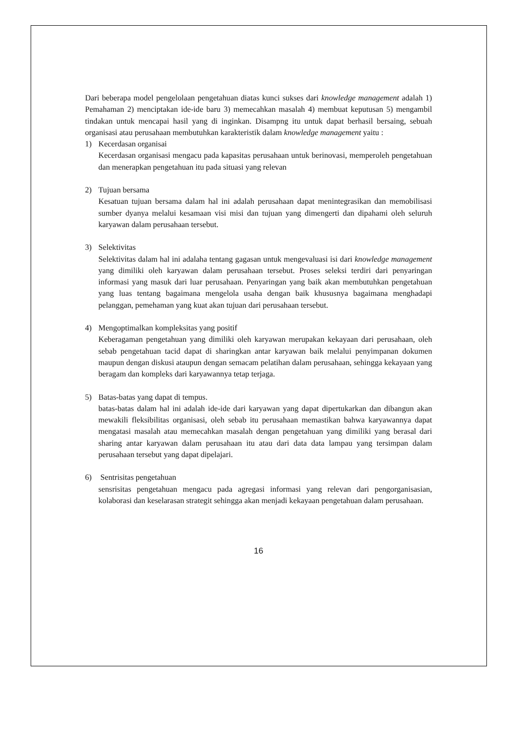Dari beberapa model pengelolaan pengetahuan diatas kunci sukses dari knowledge management adalah 1) Pemahaman 2) menciptakan ide-ide baru 3) memecahkan masalah 4) membuat keputusan 5) mengambil tindakan untuk mencapai hasil yang di inginkan. Disampng itu untuk dapat berhasil bersaing, sebuah organisasi atau perusahaan membutuhkan karakteristik dalam knowledge management yaitu :
1) Kecerdasan organisai
Kecerdasan organisasi mengacu pada kapasitas perusahaan untuk berinovasi, memperoleh pengetahuan dan menerapkan pengetahuan itu pada situasi yang relevan
2) Tujuan bersama
Kesatuan tujuan bersama dalam hal ini adalah perusahaan dapat menintegrasikan dan memobilisasi sumber dyanya melalui kesamaan visi misi dan tujuan yang dimengerti dan dipahami oleh seluruh karyawan dalam perusahaan tersebut.
3) Selektivitas
Selektivitas dalam hal ini adalaha tentang gagasan untuk mengevaluasi isi dari knowledge management yang dimiliki oleh karyawan dalam perusahaan tersebut. Proses seleksi terdiri dari penyaringan informasi yang masuk dari luar perusahaan. Penyaringan yang baik akan membutuhkan pengetahuan yang luas tentang bagaimana mengelola usaha dengan baik khususnya bagaimana menghadapi pelanggan, pemehaman yang kuat akan tujuan dari perusahaan tersebut.
4) Mengoptimalkan kompleksitas yang positif
Keberagaman pengetahuan yang dimiliki oleh karyawan merupakan kekayaan dari perusahaan, oleh sebab pengetahuan tacid dapat di sharingkan antar karyawan baik melalui penyimpanan dokumen maupun dengan diskusi ataupun dengan semacam pelatihan dalam perusahaan, sehingga kekayaan yang beragam dan kompleks dari karyawannya tetap terjaga.
5) Batas-batas yang dapat di tempus.
batas-batas dalam hal ini adalah ide-ide dari karyawan yang dapat dipertukarkan dan dibangun akan mewakili fleksibilitas organisasi, oleh sebab itu perusahaan memastikan bahwa karyawannya dapat mengatasi masalah atau memecahkan masalah dengan pengetahuan yang dimiliki yang berasal dari sharing antar karyawan dalam perusahaan itu atau dari data data lampau yang tersimpan dalam perusahaan tersebut yang dapat dipelajari.
6) Sentrisitas pengetahuan
sensrisitas pengetahuan mengacu pada agregasi informasi yang relevan dari pengorganisasian, kolaborasi dan keselarasan strategit sehingga akan menjadi kekayaan pengetahuan dalam perusahaan.
16